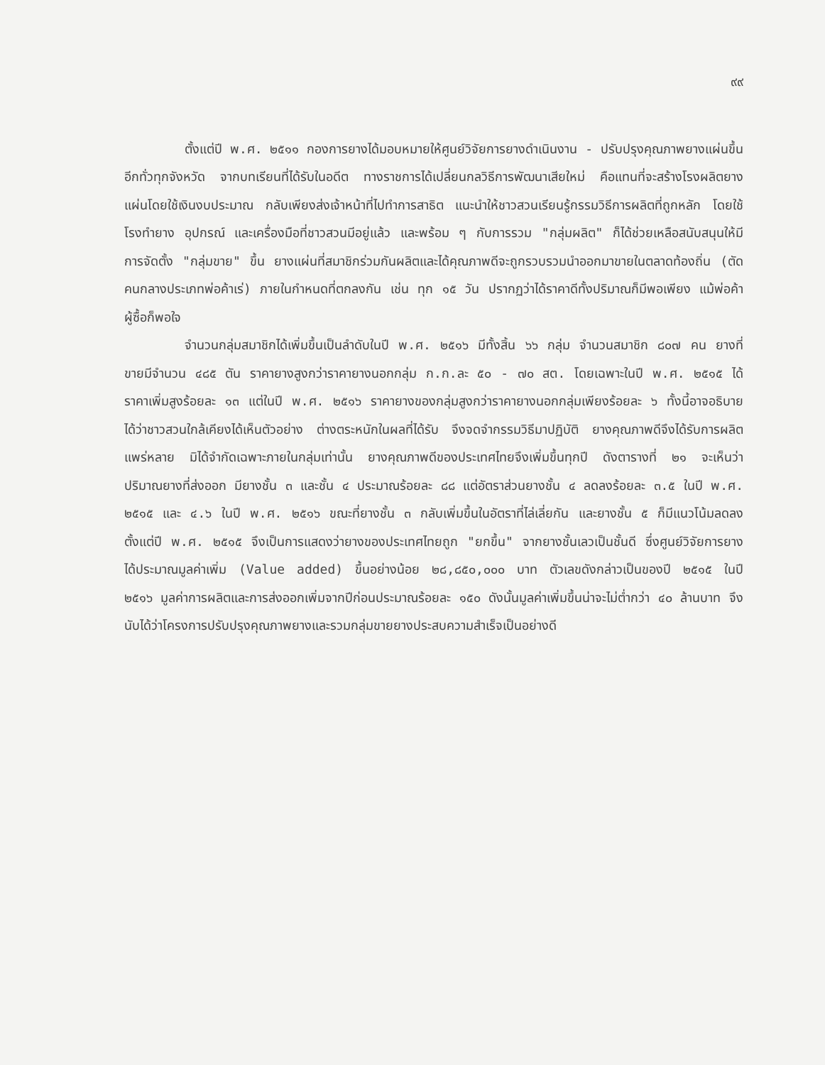๙๙
ตั้งแต่ปี พ.ศ. ๒๕๑๑ กองการยางได้มอบหมายให้ศูนย์วิจัยการยางดำเนินงาน - ปรับปรุงคุณภาพยางแผ่นขึ้นอีกทั่วทุกจังหวัด จากบทเรียนที่ได้รับในอดีต ทางราชการได้เปลี่ยนกลวิธีการพัฒนาเสียใหม่ คือแทนที่จะสร้างโรงผลิตยางแผ่นโดยใช้เงินงบประมาณ กลับเพียงส่งเจ้าหน้าที่ไปทำการสาธิต แนะนำให้ชาวสวนเรียนรู้กรรมวิธีการผลิตที่ถูกหลัก โดยใช้โรงทำยาง อุปกรณ์ และเครื่องมือที่ชาวสวนมีอยู่แล้ว และพร้อม ๆ กับการรวม "กลุ่มผลิต" ก็ได้ช่วยเหลือสนับสนุนให้มีการจัดตั้ง "กลุ่มขาย" ขึ้น ยางแผ่นที่สมาชิกร่วมกันผลิตและได้คุณภาพดีจะถูกรวบรวมนำออกมาขายในตลาดท้องถิ่น (ตัดคนกลางประเภทพ่อค้าเร่) ภายในกำหนดที่ตกลงกัน เช่น ทุก ๑๕ วัน ปรากฏว่าได้ราคาดีทั้งปริมาณก็มีพอเพียง แม้พ่อค้าผู้ซื้อก็พอใจ
จำนวนกลุ่มสมาชิกได้เพิ่มขึ้นเป็นลำดับในปี พ.ศ. ๒๕๑๖ มีทั้งสิ้น ๖๖ กลุ่ม จำนวนสมาชิก ๘๐๗ คน ยางที่ขายมีจำนวน ๔๘๕ ตัน ราคายางสูงกว่าราคายางนอกกลุ่ม ก.ก.ละ ๕๐ - ๗๐ สต. โดยเฉพาะในปี พ.ศ. ๒๕๑๕ ได้ราคาเพิ่มสูงร้อยละ ๑๓ แต่ในปี พ.ศ. ๒๕๑๖ ราคายางของกลุ่มสูงกว่าราคายางนอกกลุ่มเพียงร้อยละ ๖ ทั้งนี้อาจอธิบายได้ว่าชาวสวนใกล้เคียงได้เห็นตัวอย่าง ต่างตระหนักในผลที่ได้รับ จึงจดจำกรรมวิธีมาปฏิบัติ ยางคุณภาพดีจึงได้รับการผลิตแพร่หลาย มิได้จำกัดเฉพาะภายในกลุ่มเท่านั้น ยางคุณภาพดีของประเทศไทยจึงเพิ่มขึ้นทุกปี ดังตารางที่ ๒๑ จะเห็นว่า ปริมาณยางที่ส่งออก มียางชั้น ๓ และชั้น ๔ ประมาณร้อยละ ๘๘ แต่อัตราส่วนยางชั้น ๔ ลดลงร้อยละ ๓.๕ ในปี พ.ศ. ๒๕๑๕ และ ๔.๖ ในปี พ.ศ. ๒๕๑๖ ขณะที่ยางชั้น ๓ กลับเพิ่มขึ้นในอัตราที่ไล่เลี่ยกัน และยางชั้น ๕ ก็มีแนวโน้มลดลงตั้งแต่ปี พ.ศ. ๒๕๑๕ จึงเป็นการแสดงว่ายางของประเทศไทยถูก "ยกขึ้น" จากยางชั้นเลวเป็นชั้นดี ซึ่งศูนย์วิจัยการยางได้ประมาณมูลค่าเพิ่ม (Value added) ขึ้นอย่างน้อย ๒๘,๘๕๐,๐๐๐ บาท ตัวเลขดังกล่าวเป็นของปี ๒๕๑๕ ในปี ๒๕๑๖ มูลค่าการผลิตและการส่งออกเพิ่มจากปีก่อนประมาณร้อยละ ๑๕๐ ดังนั้นมูลค่าเพิ่มขึ้นน่าจะไม่ต่ำกว่า ๔๐ ล้านบาท จึงนับได้ว่าโครงการปรับปรุงคุณภาพยางและรวมกลุ่มขายยางประสบความสำเร็จเป็นอย่างดี